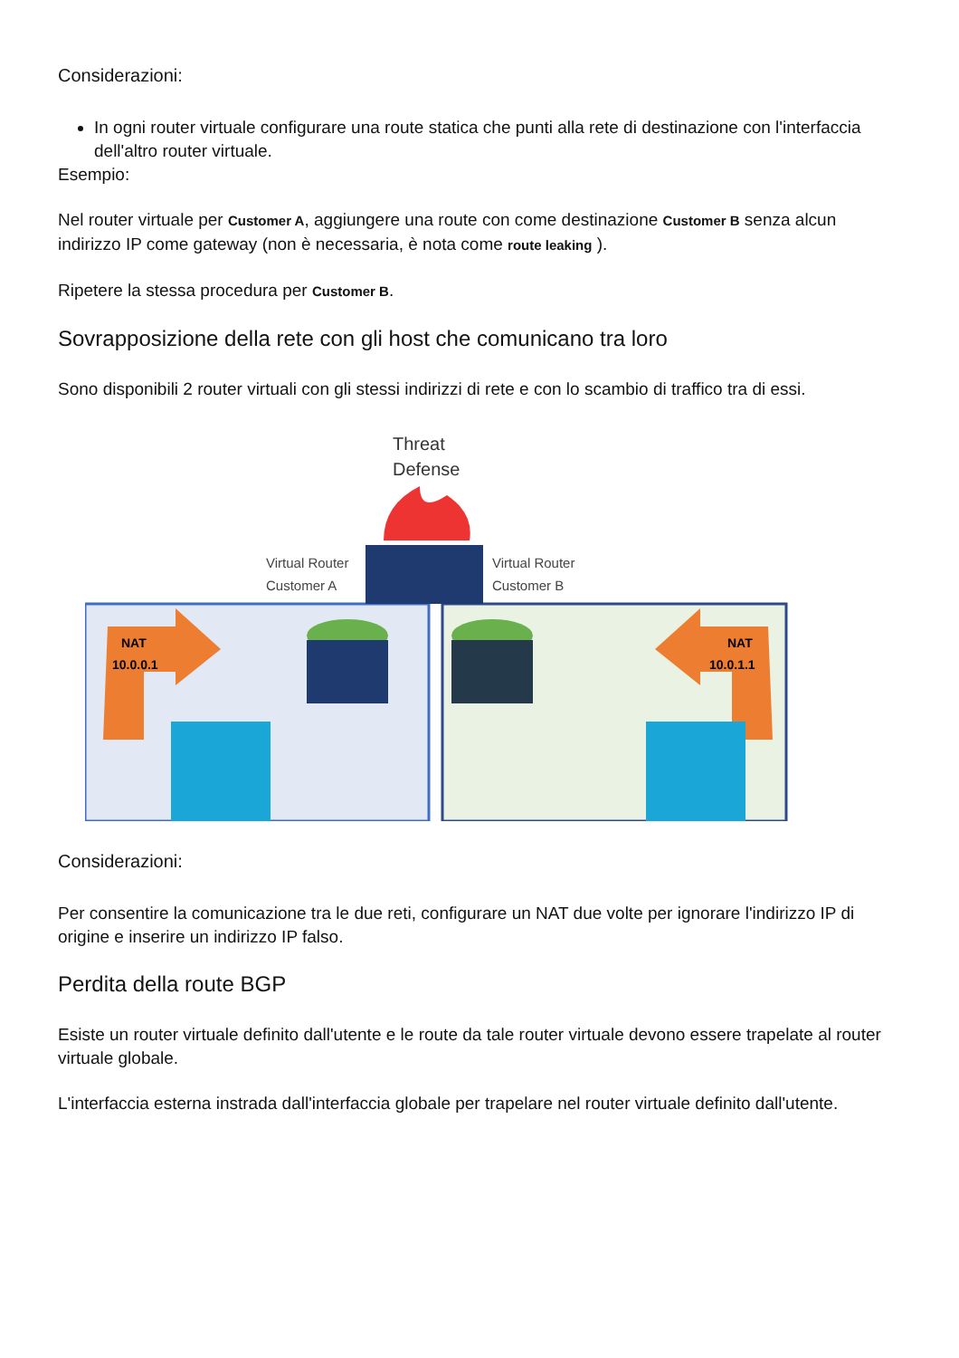Considerazioni:
In ogni router virtuale configurare una route statica che punti alla rete di destinazione con l'interfaccia dell'altro router virtuale.
Esempio:
Nel router virtuale per Customer A, aggiungere una route con come destinazione Customer B senza alcun indirizzo IP come gateway (non è necessaria, è nota come route leaking ).
Ripetere la stessa procedura per Customer B.
Sovrapposizione della rete con gli host che comunicano tra loro
Sono disponibili 2 router virtuali con gli stessi indirizzi di rete e con lo scambio di traffico tra di essi.
Threat
Defense
Virtual Router
Customer A
Virtual Router
Customer B
NAT
10.0.0.1
NAT
10.0.1.1
Considerazioni:
Per consentire la comunicazione tra le due reti, configurare un NAT due volte per ignorare l'indirizzo IP di origine e inserire un indirizzo IP falso.
Perdita della route BGP
Esiste un router virtuale definito dall'utente e le route da tale router virtuale devono essere trapelate al router virtuale globale.
L'interfaccia esterna instrada dall'interfaccia globale per trapelare nel router virtuale definito dall'utente.